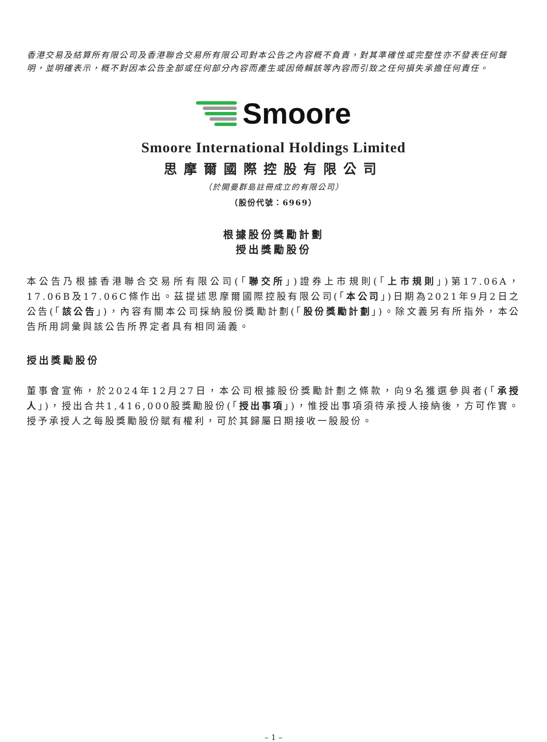香港交易及結算所有限公司及香港聯合交易所有限公司對本公告之內容概不負責，對其準確性或完整性亦不發表任何聲明，並明確表示，概不對因本公告全部或任何部分內容而產生或因倚賴該等內容而引致之任何損失承擔任何責任。
Smoore
Smoore International Holdings Limited
思摩爾國際控股有限公司
（於開曼群島註冊成立的有限公司）
（股份代號：6969）
根據股份獎勵計劃
授出獎勵股份
本公告乃根據香港聯合交易所有限公司(「聯交所」)證券上市規則(「上市規則」)第17.06A，17.06B及17.06C條作出。茲提述思摩爾國際控股有限公司(「本公司」)日期為2021年9月2日之公告(「該公告」)，內容有關本公司採納股份獎勵計劃(「股份獎勵計劃」)。除文義另有所指外，本公告所用詞彙與該公告所界定者具有相同涵義。
授出獎勵股份
董事會宣佈，於2024年12月27日，本公司根據股份獎勵計劃之條款，向9名獲選參與者(「承授人」)，授出合共1,416,000股獎勵股份(「授出事項」)，惟授出事項須待承授人接納後，方可作實。授予承授人之每股獎勵股份賦有權利，可於其歸屬日期接收一股股份。
– 1 –